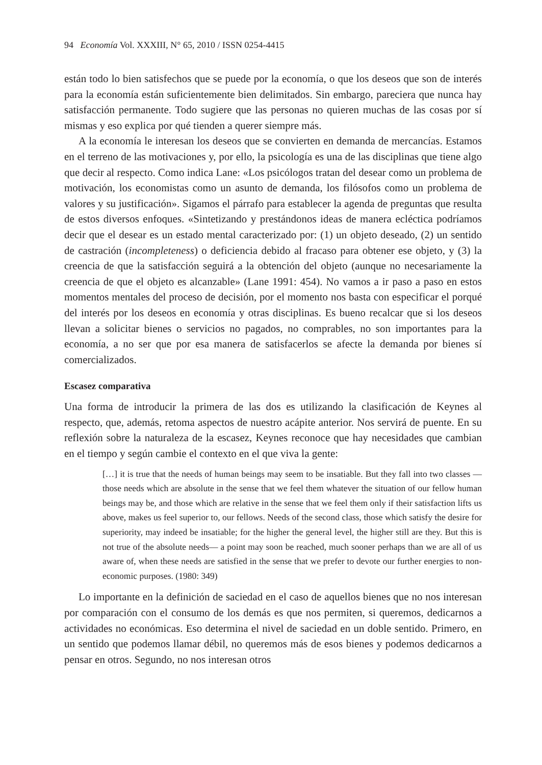94 Economía Vol. XXXIII, N° 65, 2010 / ISSN 0254-4415
están todo lo bien satisfechos que se puede por la economía, o que los deseos que son de interés para la economía están suficientemente bien delimitados. Sin embargo, pareciera que nunca hay satisfacción permanente. Todo sugiere que las personas no quieren muchas de las cosas por sí mismas y eso explica por qué tienden a querer siempre más.
A la economía le interesan los deseos que se convierten en demanda de mercancías. Estamos en el terreno de las motivaciones y, por ello, la psicología es una de las disciplinas que tiene algo que decir al respecto. Como indica Lane: «Los psicólogos tratan del desear como un problema de motivación, los economistas como un asunto de demanda, los filósofos como un problema de valores y su justificación». Sigamos el párrafo para establecer la agenda de preguntas que resulta de estos diversos enfoques. «Sintetizando y prestándonos ideas de manera ecléctica podríamos decir que el desear es un estado mental caracterizado por: (1) un objeto deseado, (2) un sentido de castración (incompleteness) o deficiencia debido al fracaso para obtener ese objeto, y (3) la creencia de que la satisfacción seguirá a la obtención del objeto (aunque no necesariamente la creencia de que el objeto es alcanzable» (Lane 1991: 454). No vamos a ir paso a paso en estos momentos mentales del proceso de decisión, por el momento nos basta con especificar el porqué del interés por los deseos en economía y otras disciplinas. Es bueno recalcar que si los deseos llevan a solicitar bienes o servicios no pagados, no comprables, no son importantes para la economía, a no ser que por esa manera de satisfacerlos se afecte la demanda por bienes sí comercializados.
Escasez comparativa
Una forma de introducir la primera de las dos es utilizando la clasificación de Keynes al respecto, que, además, retoma aspectos de nuestro acápite anterior. Nos servirá de puente. En su reflexión sobre la naturaleza de la escasez, Keynes reconoce que hay necesidades que cambian en el tiempo y según cambie el contexto en el que viva la gente:
[…] it is true that the needs of human beings may seem to be insatiable. But they fall into two classes —those needs which are absolute in the sense that we feel them whatever the situation of our fellow human beings may be, and those which are relative in the sense that we feel them only if their satisfaction lifts us above, makes us feel superior to, our fellows. Needs of the second class, those which satisfy the desire for superiority, may indeed be insatiable; for the higher the general level, the higher still are they. But this is not true of the absolute needs— a point may soon be reached, much sooner perhaps than we are all of us aware of, when these needs are satisfied in the sense that we prefer to devote our further energies to non-economic purposes. (1980: 349)
Lo importante en la definición de saciedad en el caso de aquellos bienes que no nos interesan por comparación con el consumo de los demás es que nos permiten, si queremos, dedicarnos a actividades no económicas. Eso determina el nivel de saciedad en un doble sentido. Primero, en un sentido que podemos llamar débil, no queremos más de esos bienes y podemos dedicarnos a pensar en otros. Segundo, no nos interesan otros